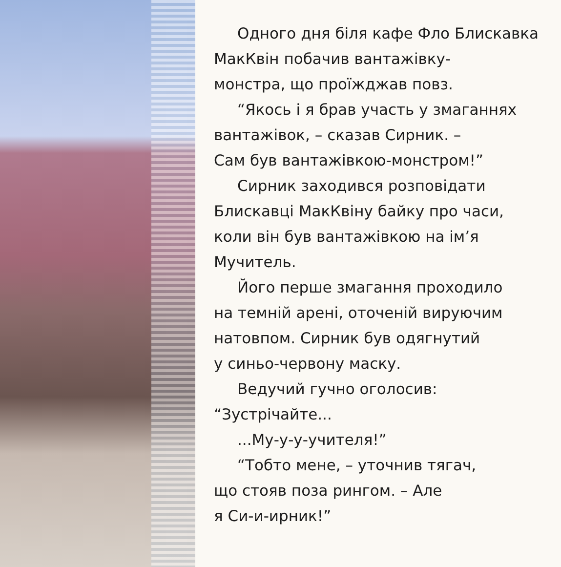Одного дня біля кафе Фло Блискавка
МакКвін побачив вантажівку-
монстра, що проїжджав повз.
“Якось і я брав участь у змаганнях
вантажівок, – сказав Сирник. –
Сам був вантажівкою-монстром!”
Сирник заходився розповідати
Блискавці МакКвіну байку про часи,
коли він був вантажівкою на ім’я
Мучитель.
Його перше змагання проходило
на темній арені, оточеній вируючим
натовпом. Сирник був одягнутий
у синьо-червону маску.
Ведучий гучно оголосив:
“Зустрічайте...
...Му-у-у-учителя!”
“Тобто мене, – уточнив тягач,
що стояв поза рингом. – Але
я Си-и-ирник!”